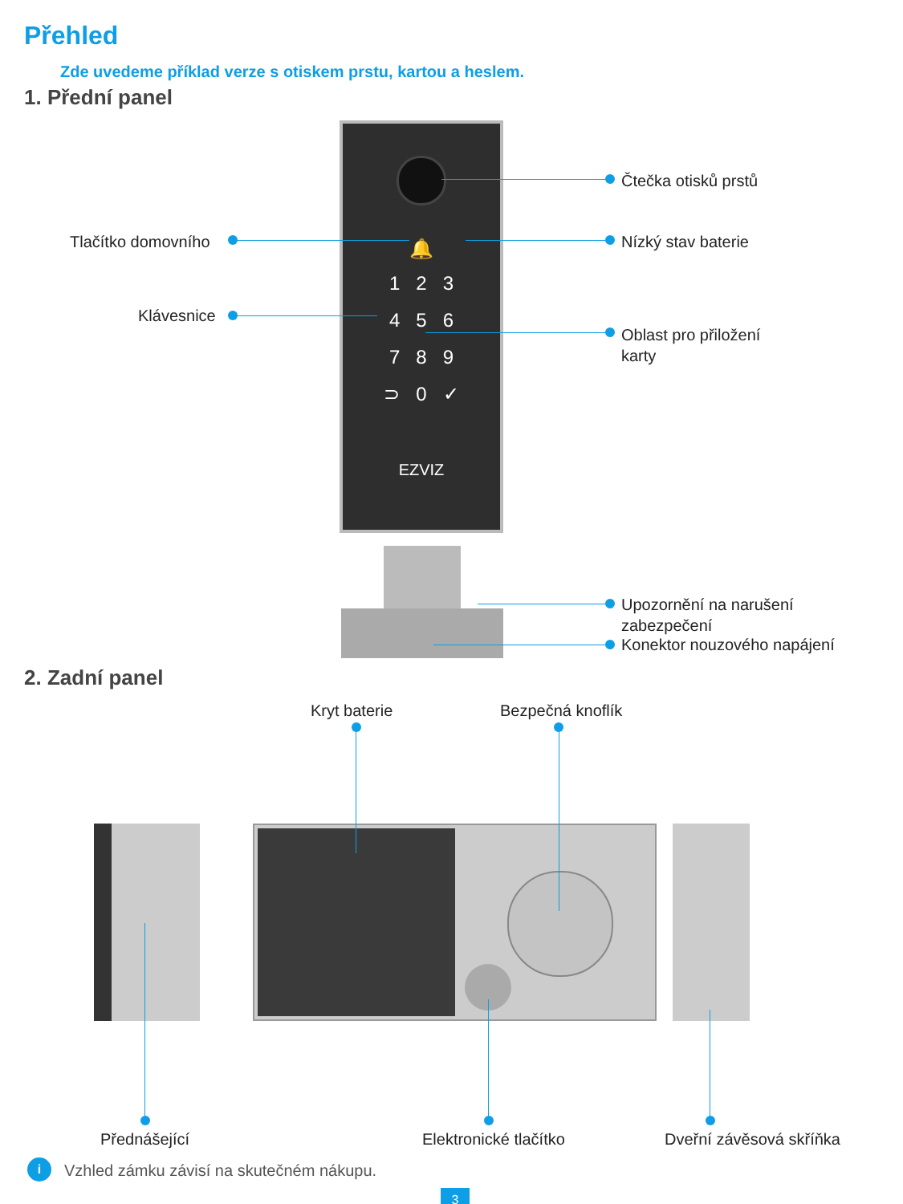Přehled
Zde uvedeme příklad verze s otiskem prstu, kartou a heslem.
1. Přední panel
🔔
1 2 3
4 5 6
7 8 9
⊃ 0 ✓
EZVIZ
Čtečka otisků prstů
Tlačítko domovního Nízký stav baterie
Klávesnice
Oblast pro přiložení
karty
Upozornění na narušení
zabezpečení
Konektor nouzového napájení
2. Zadní panel
Kryt baterie Bezpečná knoflík
Přednášející Elektronické tlačítko Dveřní závěsová skříňka
i
Vzhled zámku závisí na skutečném nákupu.
3